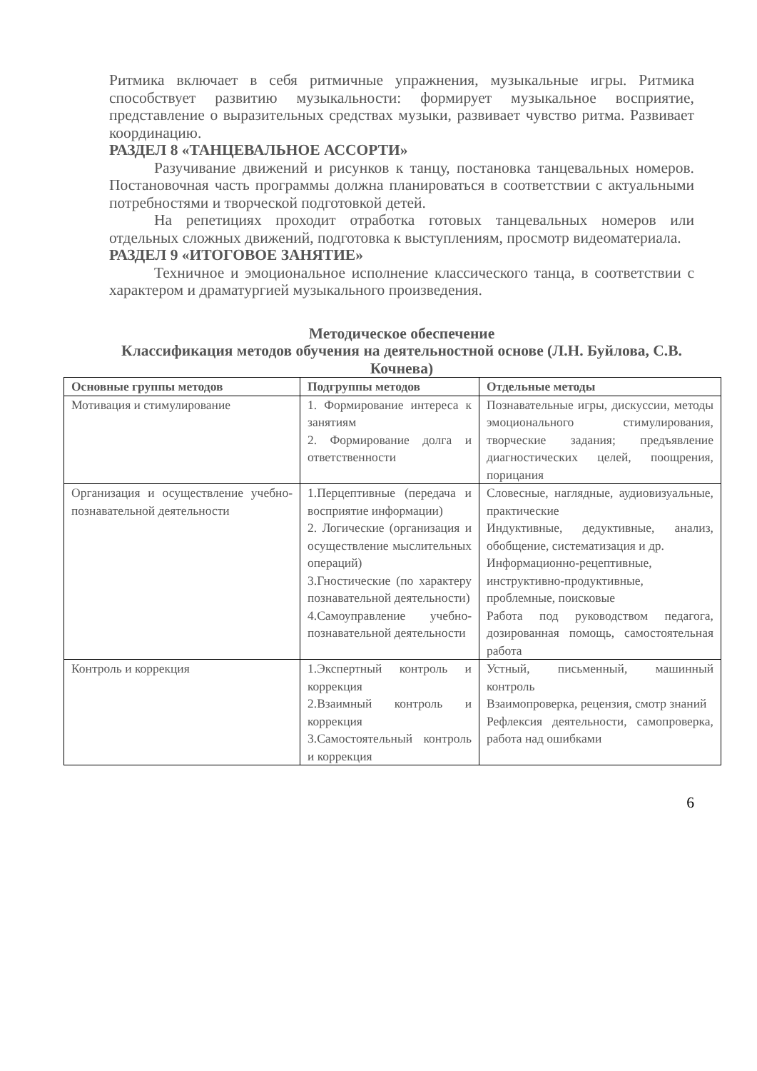Ритмика включает в себя ритмичные упражнения, музыкальные игры. Ритмика способствует развитию музыкальности: формирует музыкальное восприятие, представление о выразительных средствах музыки, развивает чувство ритма. Развивает координацию.
РАЗДЕЛ 8 «ТАНЦЕВАЛЬНОЕ АССОРТИ»
Разучивание движений и рисунков к танцу, постановка танцевальных номеров. Постановочная часть программы должна планироваться в соответствии с актуальными потребностями и творческой подготовкой детей.
На репетициях проходит отработка готовых танцевальных номеров или отдельных сложных движений, подготовка к выступлениям, просмотр видеоматериала.
РАЗДЕЛ 9 «ИТОГОВОЕ ЗАНЯТИЕ»
Техничное и эмоциональное исполнение классического танца, в соответствии с характером и драматургией музыкального произведения.
Методическое обеспечение
Классификация методов обучения на деятельностной основе (Л.Н. Буйлова, С.В. Кочнева)
| Основные группы методов | Подгруппы методов | Отдельные методы |
| --- | --- | --- |
| Мотивация и стимулирование | 1. Формирование интереса к занятиям 2. Формирование долга и ответственности | Познавательные игры, дискуссии, методы эмоционального стимулирования, творческие задания; предъявление диагностических целей, поощрения, порицания |
| Организация и осуществление учебно-познавательной деятельности | 1.Перцептивные (передача и восприятие информации) 2. Логические (организация и осуществление мыслительных операций) 3.Гностические (по характеру познавательной деятельности) 4.Самоуправление учебно-познавательной деятельности | Словесные, наглядные, аудиовизуальные, практические Индуктивные, дедуктивные, анализ, обобщение, систематизация и др. Информационно-рецептивные, инструктивно-продуктивные, проблемные, поисковые Работа под руководством педагога, дозированная помощь, самостоятельная работа |
| Контроль и коррекция | 1.Экспертный контроль и коррекция 2.Взаимный контроль и коррекция 3.Самостоятельный контроль и коррекция | Устный, письменный, машинный контроль Взаимопроверка, рецензия, смотр знаний Рефлексия деятельности, самопроверка, работа над ошибками |
6